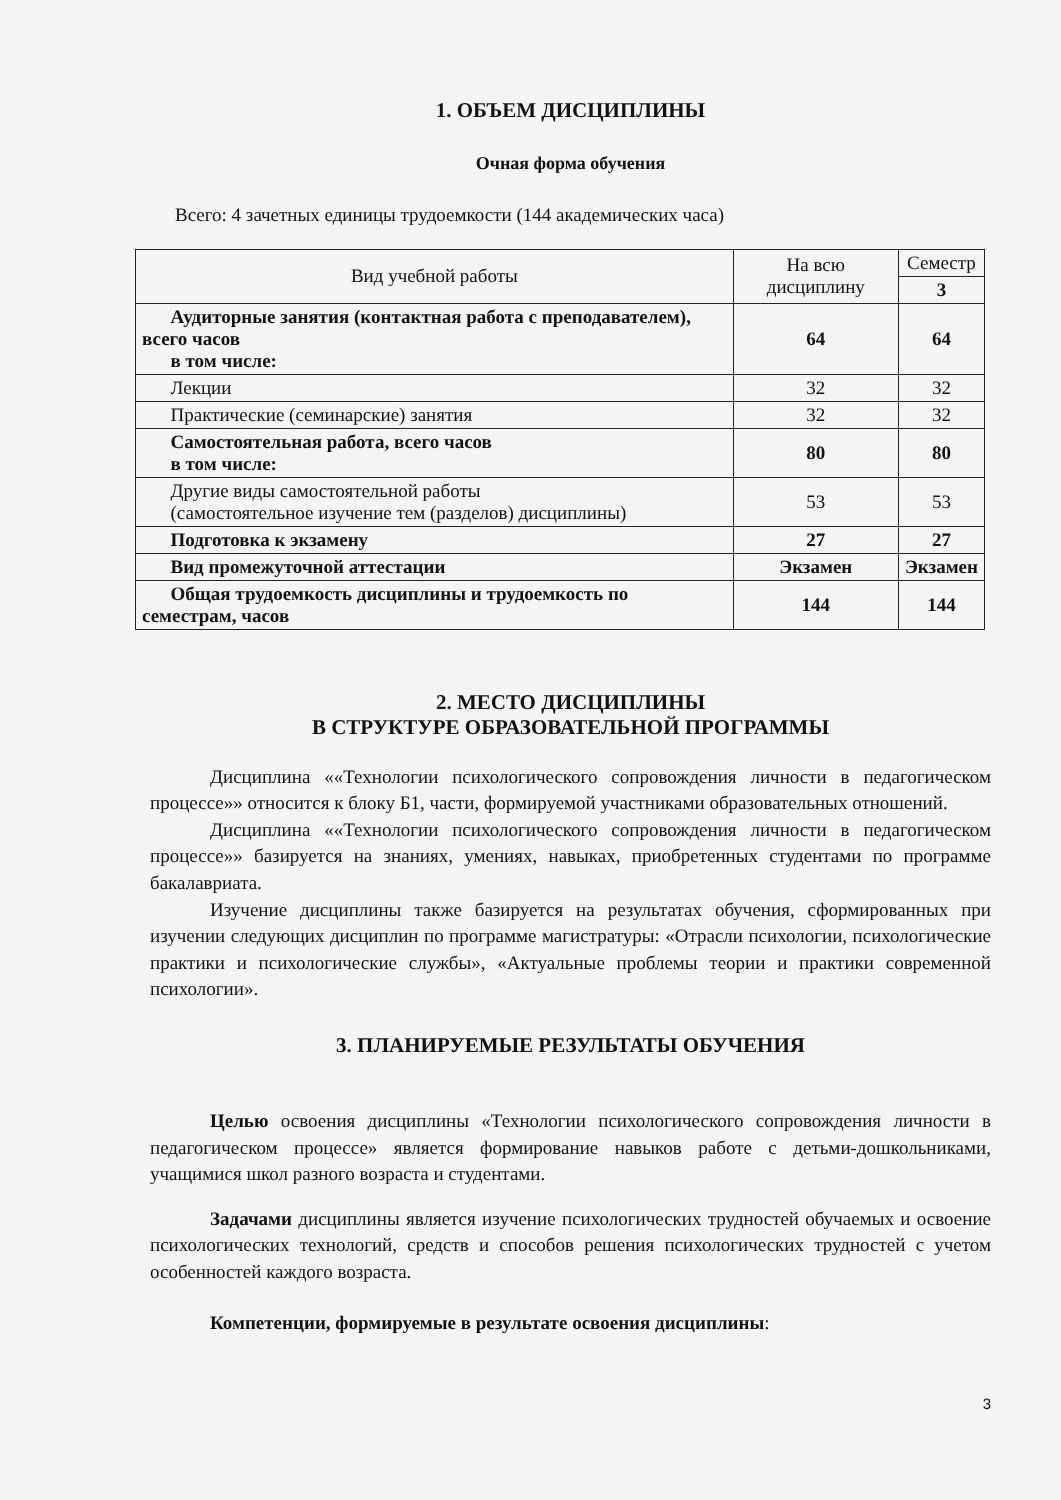1. ОБЪЕМ ДИСЦИПЛИНЫ
Очная форма обучения
Всего: 4 зачетных единицы трудоемкости (144 академических часа)
| Вид учебной работы | На всю дисциплину | Семестр |
| --- | --- | --- |
| | | 3 |
| Аудиторные занятия (контактная работа с преподавателем), всего часов в том числе: | 64 | 64 |
| Лекции | 32 | 32 |
| Практические (семинарские) занятия | 32 | 32 |
| Самостоятельная работа, всего часов в том числе: | 80 | 80 |
| Другие виды самостоятельной работы (самостоятельное изучение тем (разделов) дисциплины) | 53 | 53 |
| Подготовка к экзамену | 27 | 27 |
| Вид промежуточной аттестации | Экзамен | Экзамен |
| Общая трудоемкость дисциплины и трудоемкость по семестрам, часов | 144 | 144 |
2. МЕСТО ДИСЦИПЛИНЫ
В СТРУКТУРЕ ОБРАЗОВАТЕЛЬНОЙ ПРОГРАММЫ
Дисциплина ««Технологии психологического сопровождения личности в педагогическом процессе»» относится к блоку Б1, части, формируемой участниками образовательных отношений.
Дисциплина ««Технологии психологического сопровождения личности в педагогическом процессе»» базируется на знаниях, умениях, навыках, приобретенных студентами по программе бакалавриата.
Изучение дисциплины также базируется на результатах обучения, сформированных при изучении следующих дисциплин по программе магистратуры: «Отрасли психологии, психологические практики и психологические службы», «Актуальные проблемы теории и практики современной психологии».
3. ПЛАНИРУЕМЫЕ РЕЗУЛЬТАТЫ ОБУЧЕНИЯ
Целью освоения дисциплины «Технологии психологического сопровождения личности в педагогическом процессе» является формирование навыков работе с детьми-дошкольниками, учащимися школ разного возраста и студентами.
Задачами дисциплины является изучение психологических трудностей обучаемых и освоение психологических технологий, средств и способов решения психологических трудностей с учетом особенностей каждого возраста.
Компетенции, формируемые в результате освоения дисциплины:
3